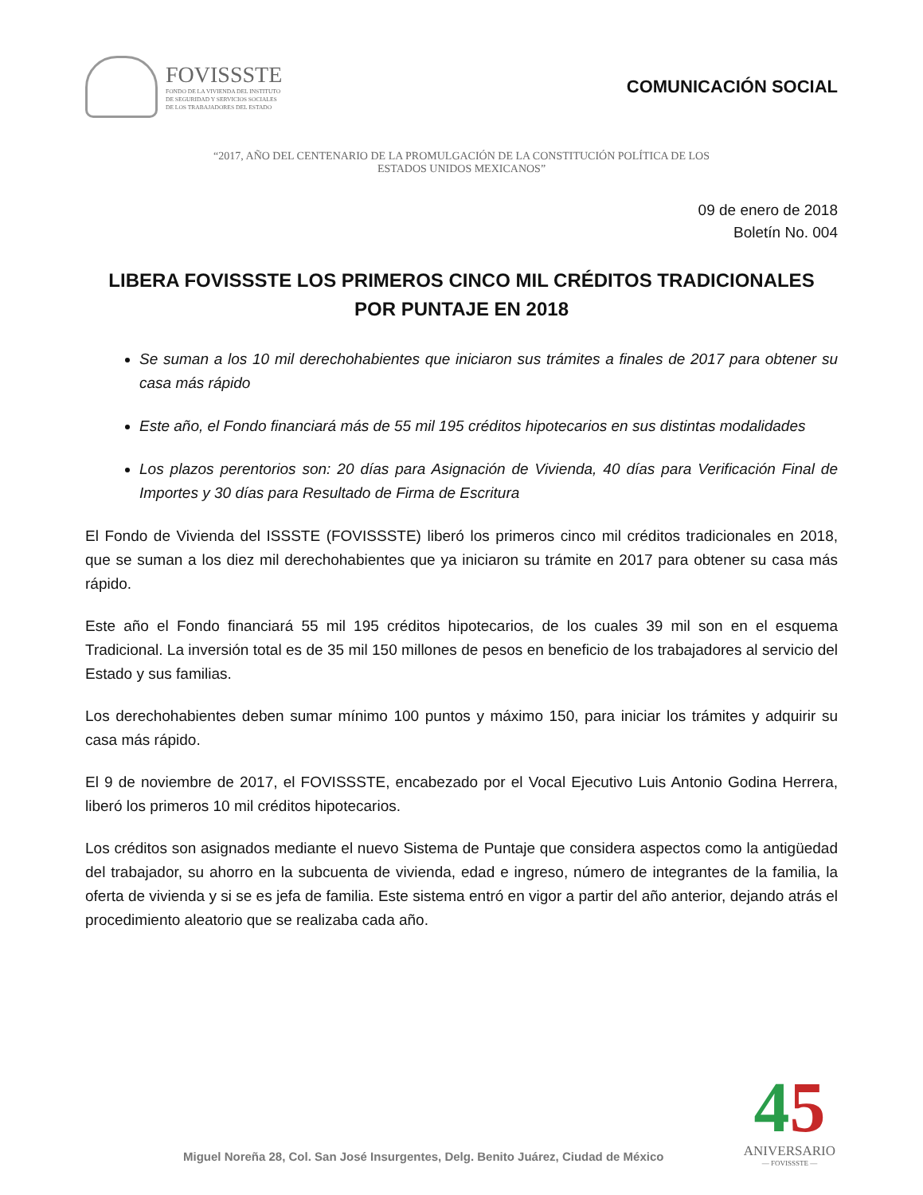FOVISSSTE
FONDO DE LA VIVIENDA DEL INSTITUTO
DE SEGURIDAD Y SERVICIOS SOCIALES
DE LOS TRABAJADORES DEL ESTADO
COMUNICACIÓN SOCIAL
“2017, AÑO DEL CENTENARIO DE LA PROMULGACIÓN DE LA CONSTITUCIÓN POLÍTICA DE LOS
ESTADOS UNIDOS MEXICANOS”
09 de enero de 2018
Boletín No. 004
LIBERA FOVISSSTE LOS PRIMEROS CINCO MIL CRÉDITOS TRADICIONALES
POR PUNTAJE EN 2018
Se suman a los 10 mil derechohabientes que iniciaron sus trámites a finales de 2017 para obtener su casa más rápido
Este año, el Fondo financiará más de 55 mil 195 créditos hipotecarios en sus distintas modalidades
Los plazos perentorios son: 20 días para Asignación de Vivienda, 40 días para Verificación Final de Importes y 30 días para Resultado de Firma de Escritura
El Fondo de Vivienda del ISSSTE (FOVISSSTE) liberó los primeros cinco mil créditos tradicionales en 2018, que se suman a los diez mil derechohabientes que ya iniciaron su trámite en 2017 para obtener su casa más rápido.
Este año el Fondo financiará 55 mil 195 créditos hipotecarios, de los cuales 39 mil son en el esquema Tradicional. La inversión total es de 35 mil 150 millones de pesos en beneficio de los trabajadores al servicio del Estado y sus familias.
Los derechohabientes deben sumar mínimo 100 puntos y máximo 150, para iniciar los trámites y adquirir su casa más rápido.
El 9 de noviembre de 2017, el FOVISSSTE, encabezado por el Vocal Ejecutivo Luis Antonio Godina Herrera, liberó los primeros 10 mil créditos hipotecarios.
Los créditos son asignados mediante el nuevo Sistema de Puntaje que considera aspectos como la antigüedad del trabajador, su ahorro en la subcuenta de vivienda, edad e ingreso, número de integrantes de la familia, la oferta de vivienda y si se es jefa de familia. Este sistema entró en vigor a partir del año anterior, dejando atrás el procedimiento aleatorio que se realizaba cada año.
Miguel Noreña 28, Col. San José Insurgentes, Delg. Benito Juárez, Ciudad de México
45
ANIVERSARIO
— FOVISSSTE —